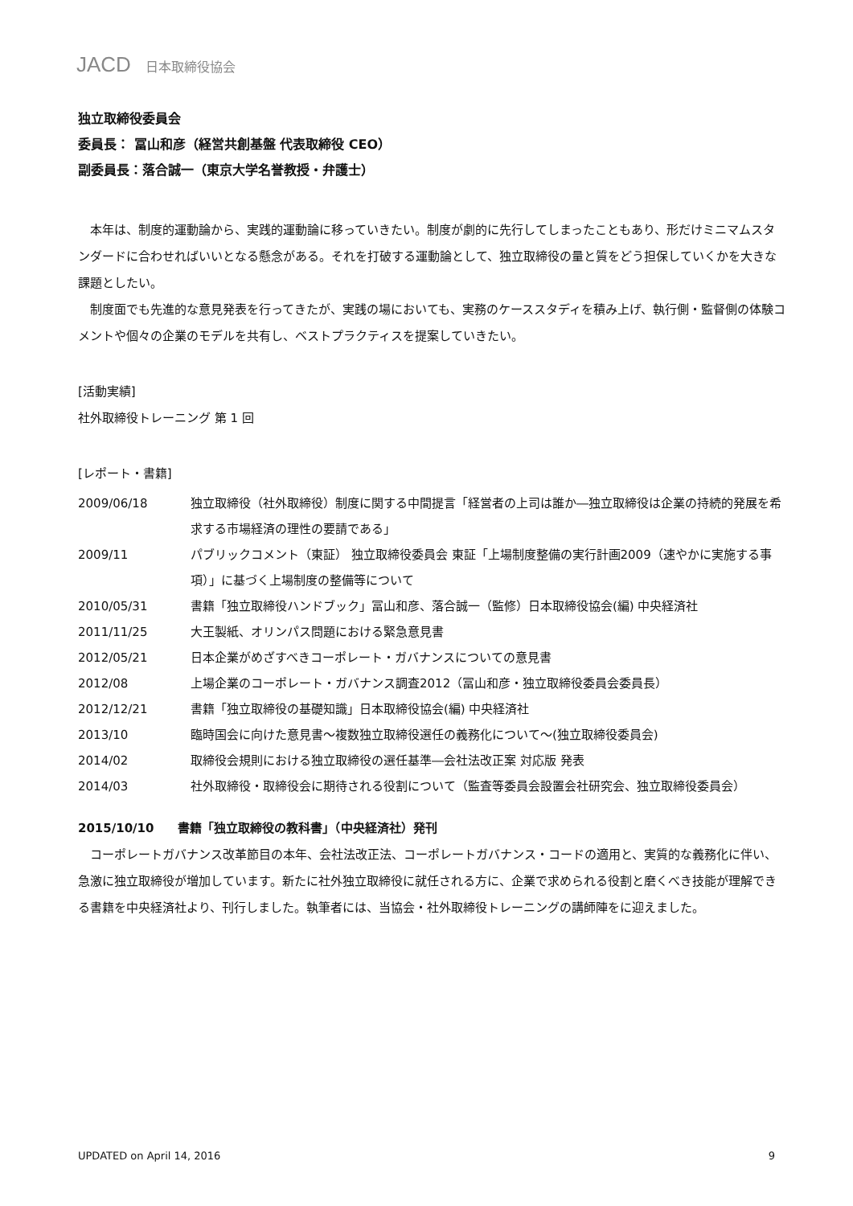JACD 日本取締役協会
独立取締役委員会
委員長： 冨山和彦（経営共創基盤 代表取締役 CEO）
副委員長：落合誠一（東京大学名誉教授・弁護士）
本年は、制度的運動論から、実践的運動論に移っていきたい。制度が劇的に先行してしまったこともあり、形だけミニマムスタンダードに合わせればいいとなる懸念がある。それを打破する運動論として、独立取締役の量と質をどう担保していくかを大きな課題としたい。
制度面でも先進的な意見発表を行ってきたが、実践の場においても、実務のケーススタディを積み上げ、執行側・監督側の体験コメントや個々の企業のモデルを共有し、ベストプラクティスを提案していきたい。
[活動実績]
社外取締役トレーニング 第 1 回
[レポート・書籍]
| 2009/06/18 | 独立取締役（社外取締役）制度に関する中間提言「経営者の上司は誰か―独立取締役は企業の持続的発展を希求する市場経済の理性の要請である」 |
| 2009/11 | パブリックコメント（東証） 独立取締役委員会 東証「上場制度整備の実行計画2009（速やかに実施する事項）」に基づく上場制度の整備等について |
| 2010/05/31 | 書籍「独立取締役ハンドブック」冨山和彦、落合誠一（監修）日本取締役協会(編) 中央経済社 |
| 2011/11/25 | 大王製紙、オリンパス問題における緊急意見書 |
| 2012/05/21 | 日本企業がめざすべきコーポレート・ガバナンスについての意見書 |
| 2012/08 | 上場企業のコーポレート・ガバナンス調査2012（冨山和彦・独立取締役委員会委員長） |
| 2012/12/21 | 書籍「独立取締役の基礎知識」日本取締役協会(編) 中央経済社 |
| 2013/10 | 臨時国会に向けた意見書～複数独立取締役選任の義務化について～(独立取締役委員会) |
| 2014/02 | 取締役会規則における独立取締役の選任基準―会社法改正案 対応版 発表 |
| 2014/03 | 社外取締役・取締役会に期待される役割について（監査等委員会設置会社研究会、独立取締役委員会） |
2015/10/10　　書籍「独立取締役の教科書」（中央経済社）発刊
コーポレートガバナンス改革節目の本年、会社法改正法、コーポレートガバナンス・コードの適用と、実質的な義務化に伴い、急激に独立取締役が増加しています。新たに社外独立取締役に就任される方に、企業で求められる役割と磨くべき技能が理解できる書籍を中央経済社より、刊行しました。執筆者には、当協会・社外取締役トレーニングの講師陣をに迎えました。
UPDATED on April 14, 2016 9